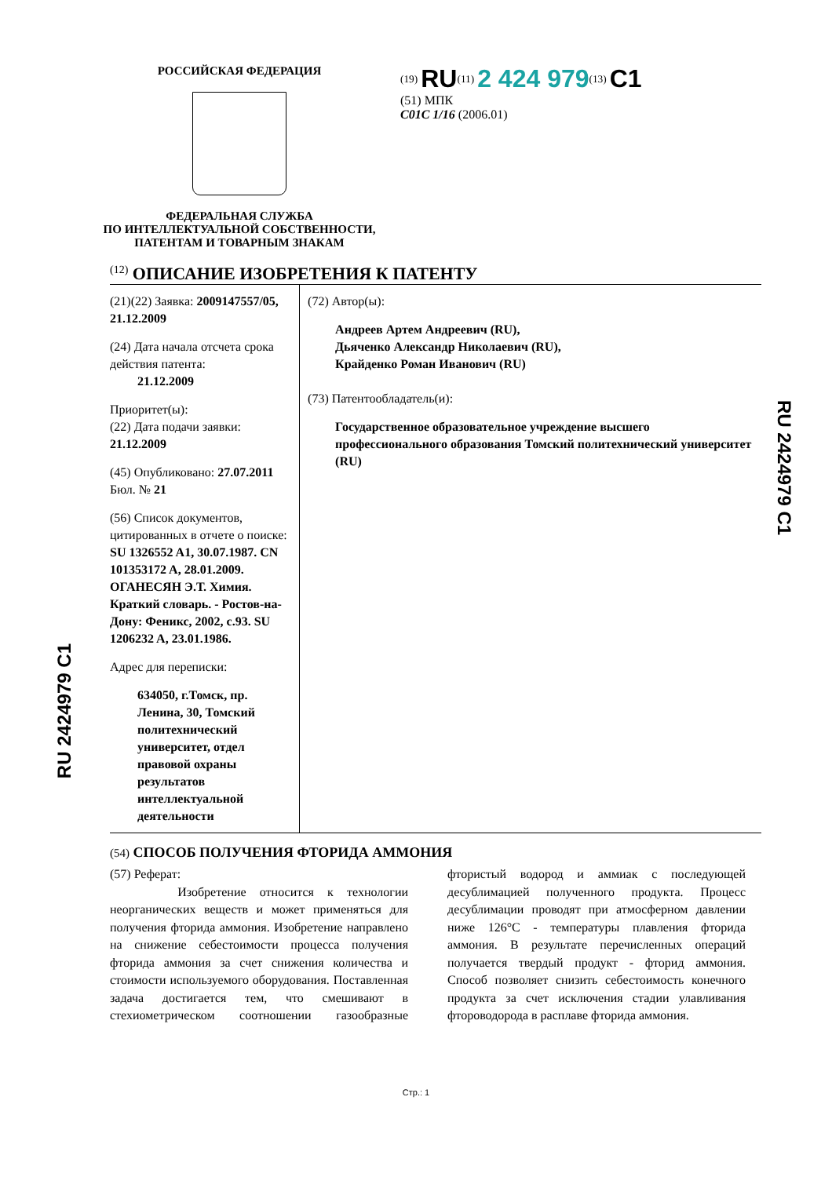РОССИЙСКАЯ ФЕДЕРАЦИЯ
ФЕДЕРАЛЬНАЯ СЛУЖБА
ПО ИНТЕЛЛЕКТУАЛЬНОЙ СОБСТВЕННОСТИ,
ПАТЕНТАМ И ТОВАРНЫМ ЗНАКАМ
<sup>(19)</sup> RU<sup>(11)</sup> 2 424 979<sup>(13)</sup> C1
(51) МПК
C01C 1/16 (2006.01)
<sup>(12)</sup> ОПИСАНИЕ ИЗОБРЕТЕНИЯ К ПАТЕНТУ
(21)(22) Заявка: 2009147557/05, 21.12.2009
(24) Дата начала отсчета срока действия патента:
21.12.2009
Приоритет(ы):
(22) Дата подачи заявки: 21.12.2009
(45) Опубликовано: 27.07.2011 Бюл. № 21
(56) Список документов, цитированных в отчете о поиске: SU 1326552 A1, 30.07.1987. CN 101353172 A, 28.01.2009. ОГАНЕСЯН Э.Т. Химия. Краткий словарь. - Ростов-на-Дону: Феникс, 2002, с.93. SU 1206232 A, 23.01.1986.
Адрес для переписки:
634050, г.Томск, пр. Ленина, 30, Томский политехнический университет, отдел правовой охраны результатов интеллектуальной деятельности
(72) Автор(ы):
Андреев Артем Андреевич (RU),
Дьяченко Александр Николаевич (RU),
Крайденко Роман Иванович (RU)
(73) Патентообладатель(и):
Государственное образовательное учреждение высшего профессионального образования Томский политехнический университет (RU)
(54) СПОСОБ ПОЛУЧЕНИЯ ФТОРИДА АММОНИЯ
(57) Реферат:
Изобретение относится к технологии неорганических веществ и может применяться для получения фторида аммония. Изобретение направлено на снижение себестоимости процесса получения фторида аммония за счет снижения количества и стоимости используемого оборудования. Поставленная задача достигается тем, что смешивают в стехиометрическом соотношении газообразные фтористый водород и аммиак с последующей десублимацией полученного продукта. Процесс десублимации проводят при атмосферном давлении ниже 126°С - температуры плавления фторида аммония. В результате перечисленных операций получается твердый продукт - фторид аммония. Способ позволяет снизить себестоимость конечного продукта за счет исключения стадии улавливания фтороводорода в расплаве фторида аммония.
RU 2424979 C1
RU 2424979 C1
Стр.: 1